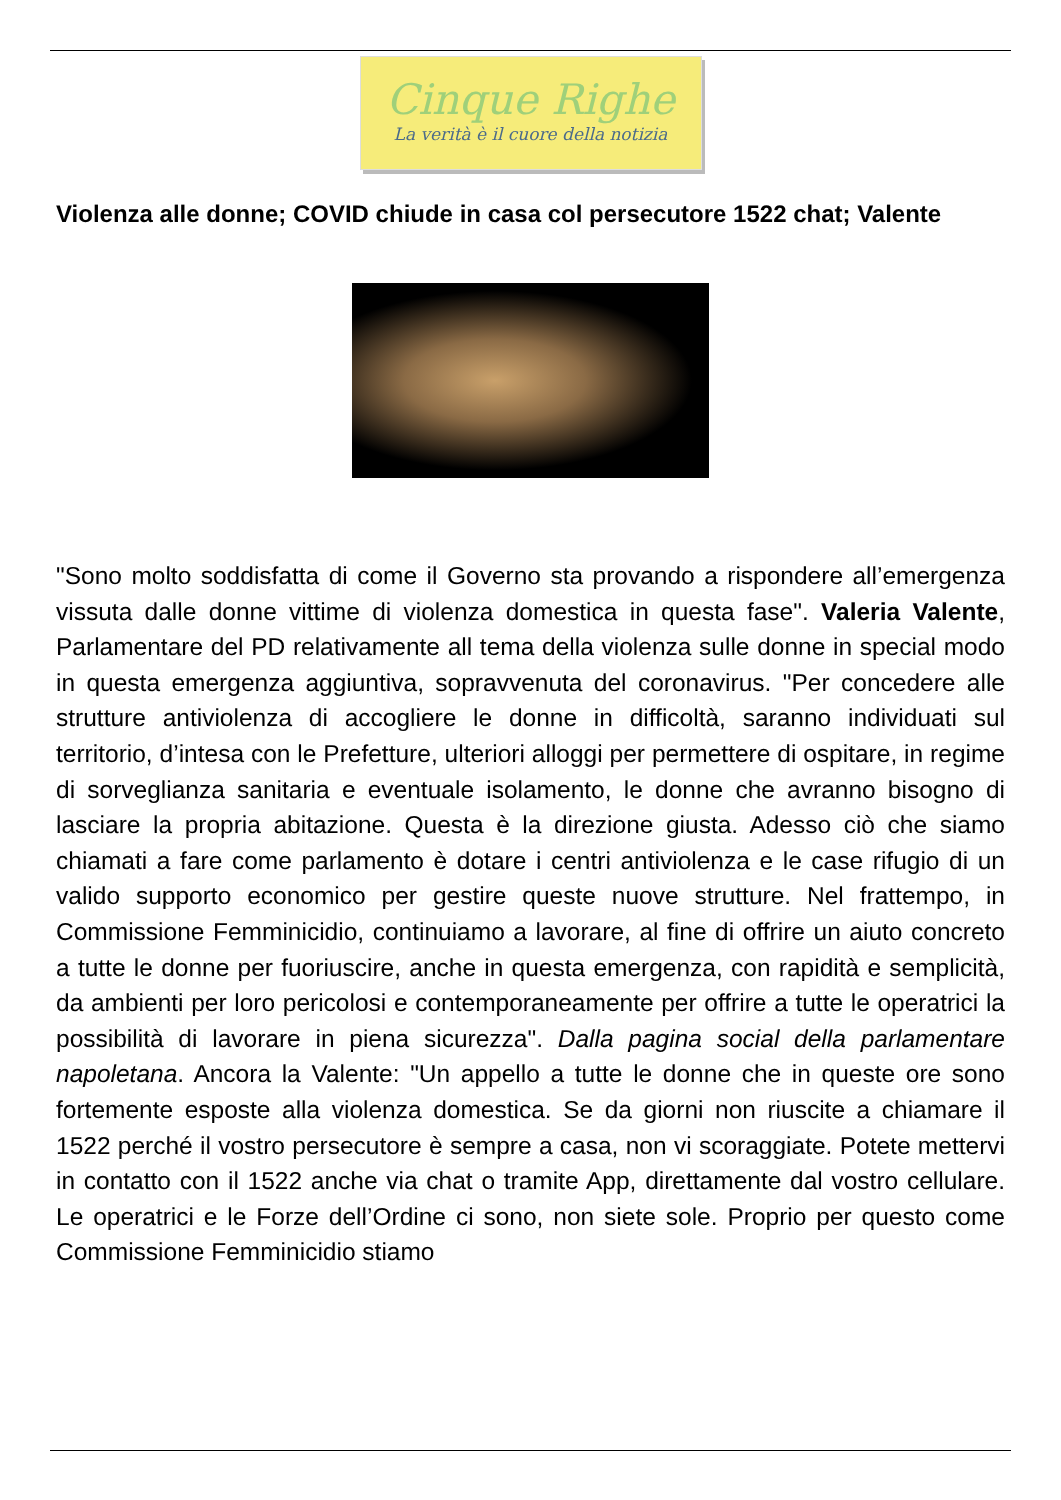Cinque Righe
La verità è il cuore della notizia
Violenza alle donne; COVID chiude in casa col persecutore 1522 chat; Valente
"Sono molto soddisfatta di come il Governo sta provando a rispondere all’emergenza vissuta dalle donne vittime di violenza domestica in questa fase". Valeria Valente, Parlamentare del PD relativamente all tema della violenza sulle donne in special modo in questa emergenza aggiuntiva, sopravvenuta del coronavirus. "Per concedere alle strutture antiviolenza di accogliere le donne in difficoltà, saranno individuati sul territorio, d’intesa con le Prefetture, ulteriori alloggi per permettere di ospitare, in regime di sorveglianza sanitaria e eventuale isolamento, le donne che avranno bisogno di lasciare la propria abitazione. Questa è la direzione giusta. Adesso ciò che siamo chiamati a fare come parlamento è dotare i centri antiviolenza e le case rifugio di un valido supporto economico per gestire queste nuove strutture. Nel frattempo, in Commissione Femminicidio, continuiamo a lavorare, al fine di offrire un aiuto concreto a tutte le donne per fuoriuscire, anche in questa emergenza, con rapidità e semplicità, da ambienti per loro pericolosi e contemporaneamente per offrire a tutte le operatrici la possibilità di lavorare in piena sicurezza". Dalla pagina social della parlamentare napoletana. Ancora la Valente: "Un appello a tutte le donne che in queste ore sono fortemente esposte alla violenza domestica. Se da giorni non riuscite a chiamare il 1522 perché il vostro persecutore è sempre a casa, non vi scoraggiate. Potete mettervi in contatto con il 1522 anche via chat o tramite App, direttamente dal vostro cellulare. Le operatrici e le Forze dell’Ordine ci sono, non siete sole. Proprio per questo come Commissione Femminicidio stiamo